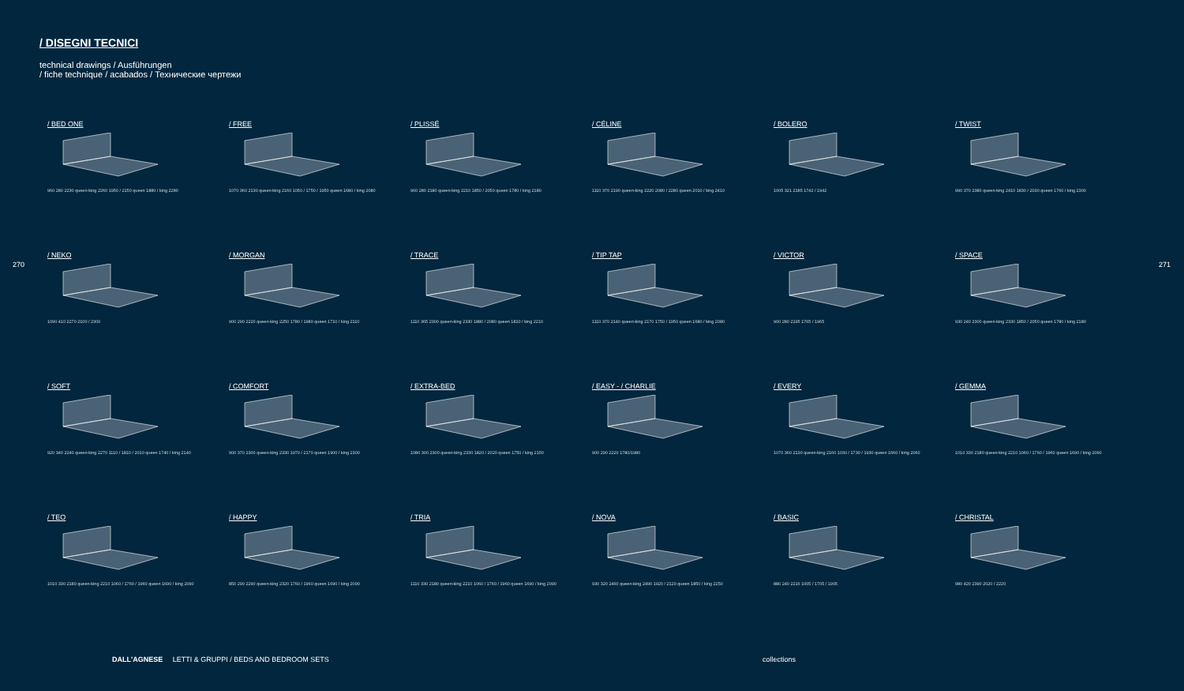/ DISEGNI TECNICI
technical drawings / Ausführungen
/ fiche technique / acabados / Технические чертежи
270 271
/ BED ONE
960 280 2230 queen-king 2260 1950 / 2150 queen 1880 / king 2280
/ FREE
1070 360 2130 queen-king 2160 1050 / 1750 / 1950 queen 1680 / king 2080
/ PLISSÉ
960 280 2180 queen-king 2210 1850 / 2050 queen 1780 / king 2180
/ CÉLINE
1110 370 2190 queen-king 2220 2080 / 2280 queen 2010 / king 2410
/ BOLERO
1005 321 2185 1742 / 1942
/ TWIST
990 370 2380 queen-king 2410 1830 / 2030 queen 1760 / king 2300
/ NEKO
1090 410 2270 2100 / 2300
/ MORGAN
900 290 2220 queen-king 2250 1780 / 1980 queen 1710 / king 2110
/ TRACE
1110 365 2300 queen-king 2330 1880 / 2080 queen 1810 / king 2210
/ TIP TAP
1110 370 2140 queen-king 2170 1750 / 1950 queen 1680 / king 2080
/ VICTOR
900 280 2195 1765 / 1965
/ SPACE
930 240 2300 queen-king 2330 1850 / 2050 queen 1780 / king 2180
/ SOFT
920 340 2240 queen-king 2270 1110 / 1810 / 2010 queen 1740 / king 2140
/ COMFORT
900 370 2300 queen-king 2330 1970 / 2170 queen 1900 / king 2300
/ EXTRA-BED
1080 300 2300 queen-king 2330 1820 / 2020 queen 1750 / king 2150
/ EASY - / CHARLIE
900 290 2220 1780/1980
/ EVERY
1070 360 2130 queen-king 2160 1030 / 1730 / 1930 queen 1660 / king 2060
/ GEMMA
1010 330 2180 queen-king 2210 1060 / 1760 / 1960 queen 1690 / king 2090
/ TEO
1010 330 2180 queen-king 2210 1060 / 1760 / 1960 queen 1690 / king 2090
/ HAPPY
850 290 2290 queen-king 2320 1760 / 1960 queen 1690 / king 2090
/ TRIA
1110 330 2180 queen-king 2210 1060 / 1760 / 1960 queen 1690 / king 2090
/ NOVA
930 320 2460 queen-king 2490 1920 / 2120 queen 1850 / king 2250
/ BASIC
880 240 2216 1005 / 1705 / 1905
/ CHRISTAL
980 420 2390 2020 / 2220
DALL'AGNESE LETTI & GRUPPI / BEDS AND BEDROOM SETS
collections